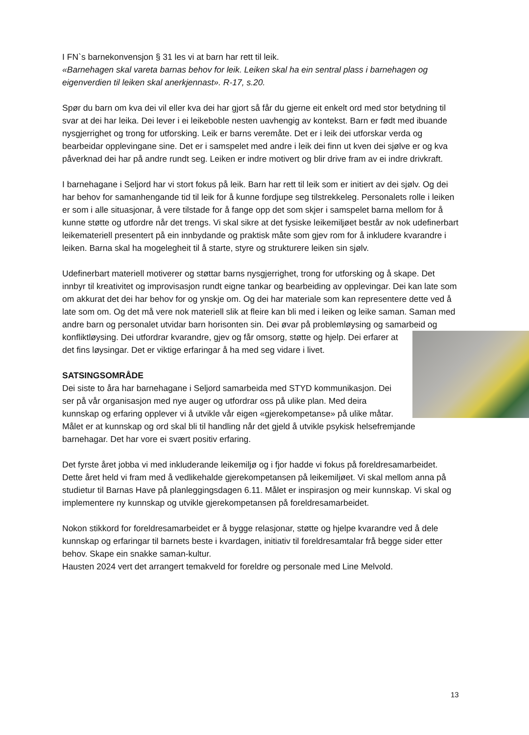I FN`s barnekonvensjon § 31 les vi at barn har rett til leik.
«Barnehagen skal vareta barnas behov for leik. Leiken skal ha ein sentral plass i barnehagen og eigenverdien til leiken skal anerkjennast». R-17, s.20.
Spør du barn om kva dei vil eller kva dei har gjort så får du gjerne eit enkelt ord med stor betydning til svar at dei har leika. Dei lever i ei leikeboble nesten uavhengig av kontekst. Barn er født med ibuande nysgjerrighet og trong for utforsking. Leik er barns veremåte. Det er i leik dei utforskar verda og bearbeidar opplevingane sine. Det er i samspelet med andre i leik dei finn ut kven dei sjølve er og kva påverknad dei har på andre rundt seg. Leiken er indre motivert og blir drive fram av ei indre drivkraft.
I barnehagane i Seljord har vi stort fokus på leik. Barn har rett til leik som er initiert av dei sjølv. Og dei har behov for samanhengande tid til leik for å kunne fordjupe seg tilstrekkeleg. Personalets rolle i leiken er som i alle situasjonar, å vere tilstade for å fange opp det som skjer i samspelet barna mellom for å kunne støtte og utfordre når det trengs. Vi skal sikre at det fysiske leikemiljøet består av nok udefinerbart leikemateriell presentert på ein innbydande og praktisk måte som gjev rom for å inkludere kvarandre i leiken. Barna skal ha mogelegheit til å starte, styre og strukturere leiken sin sjølv.
Udefinerbart materiell motiverer og støttar barns nysgjerrighet, trong for utforsking og å skape. Det innbyr til kreativitet og improvisasjon rundt eigne tankar og bearbeiding av opplevingar. Dei kan late som om akkurat det dei har behov for og ynskje om. Og dei har materiale som kan representere dette ved å late som om. Og det må vere nok materiell slik at fleire kan bli med i leiken og leike saman. Saman med andre barn og personalet utvidar barn horisonten sin. Dei øvar på problemløysing og samarbeid og konfliktløysing. Dei utfordrar kvarandre, gjev og får omsorg, støtte og hjelp. Dei erfarer at det fins løysingar. Det er viktige erfaringar å ha med seg vidare i livet.
SATSINGSOMRÅDE
Dei siste to åra har barnehagane i Seljord samarbeida med STYD kommunikasjon. Dei ser på vår organisasjon med nye auger og utfordrar oss på ulike plan. Med deira kunnskap og erfaring opplever vi å utvikle vår eigen «gjerekompetanse» på ulike måtar. Målet er at kunnskap og ord skal bli til handling når det gjeld å utvikle psykisk helsefremjande barnehagar. Det har vore ei svært positiv erfaring.
Det fyrste året jobba vi med inkluderande leikemiljø og i fjor hadde vi fokus på foreldresamarbeidet. Dette året held vi fram med å vedlikehalde gjerekompetansen på leikemiljøet. Vi skal mellom anna på studietur til Barnas Have på planleggingsdagen 6.11. Målet er inspirasjon og meir kunnskap. Vi skal og implementere ny kunnskap og utvikle gjerekompetansen på foreldresamarbeidet.
Nokon stikkord for foreldresamarbeidet er å bygge relasjonar, støtte og hjelpe kvarandre ved å dele kunnskap og erfaringar til barnets beste i kvardagen, initiativ til foreldresamtalar frå begge sider etter behov. Skape ein snakke saman-kultur.
Hausten 2024 vert det arrangert temakveld for foreldre og personale med Line Melvold.
13